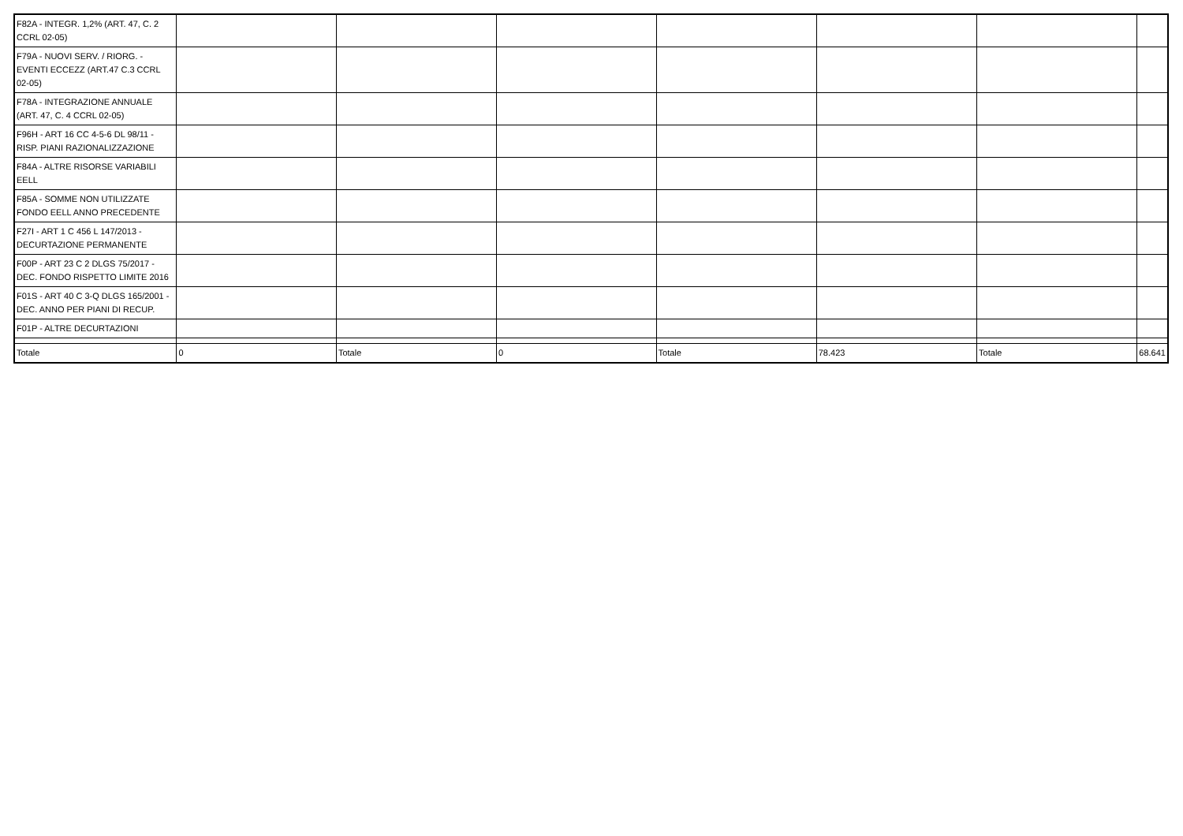| F82A - INTEGR. 1,2% (ART. 47, C. 2 CCRL 02-05) | | | | | | | |
| F79A - NUOVI SERV. / RIORG. - EVENTI ECCEZZ (ART.47 C.3 CCRL 02-05) | | | | | | | |
| F78A - INTEGRAZIONE ANNUALE (ART. 47, C. 4 CCRL 02-05) | | | | | | | |
| F96H - ART 16 CC 4-5-6 DL 98/11 - RISP. PIANI RAZIONALIZZAZIONE | | | | | | | |
| F84A - ALTRE RISORSE VARIABILI EELL | | | | | | | |
| F85A - SOMME NON UTILIZZATE FONDO EELL ANNO PRECEDENTE | | | | | | | |
| F27I - ART 1 C 456 L 147/2013 - DECURTAZIONE PERMANENTE | | | | | | | |
| F00P - ART 23 C 2 DLGS 75/2017 - DEC. FONDO RISPETTO LIMITE 2016 | | | | | | | |
| F01S - ART 40 C 3-Q DLGS 165/2001 - DEC. ANNO PER PIANI DI RECUP. | | | | | | | |
| F01P - ALTRE DECURTAZIONI | | | | | | | |
| Totale | 0 | Totale | 0 | Totale | 78.423 | Totale | 68.641 |